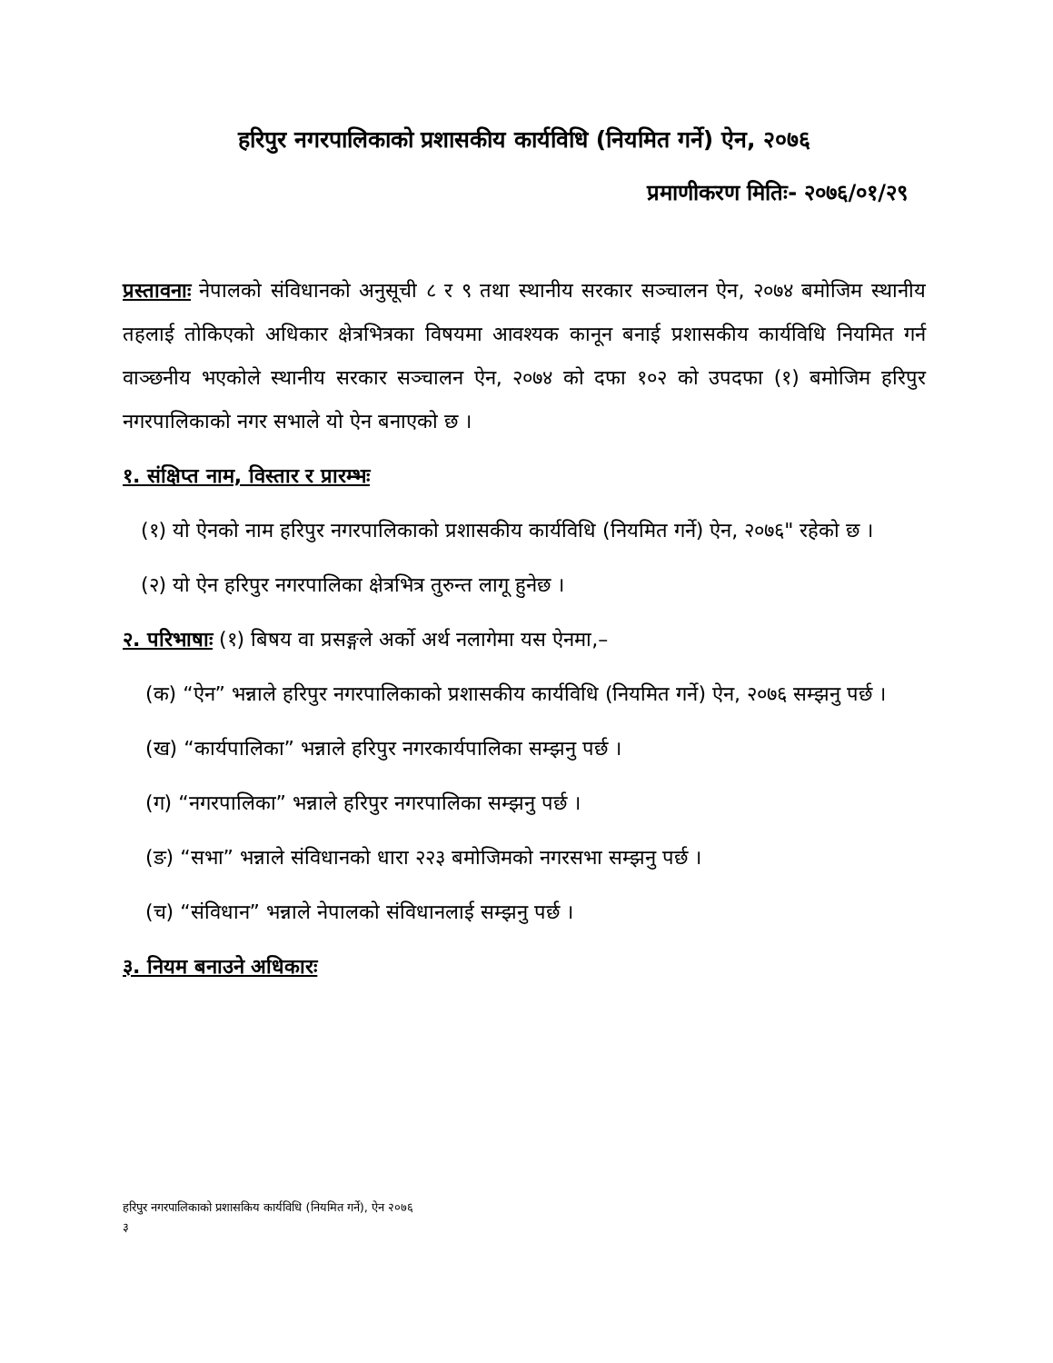हरिपुर नगरपालिकाको प्रशासकीय कार्यविधि (नियमित गर्ने) ऐन, २०७६
प्रमाणीकरण मितिः- २०७६/०१/२९
प्रस्तावनाः नेपालको संविधानको अनुसूची ८ र ९ तथा स्थानीय सरकार सञ्चालन ऐन, २०७४ बमोजिम स्थानीय तहलाई तोकिएको अधिकार क्षेत्रभित्रका विषयमा आवश्यक कानून बनाई प्रशासकीय कार्यविधि नियमित गर्न वाञ्छनीय भएकोले स्थानीय सरकार सञ्चालन ऐन, २०७४ को दफा १०२ को उपदफा (१) बमोजिम हरिपुर नगरपालिकाको नगर सभाले यो ऐन बनाएको छ ।
१. संक्षिप्त नाम, विस्तार र प्रारम्भः
(१) यो ऐनको नाम हरिपुर नगरपालिकाको प्रशासकीय कार्यविधि (नियमित गर्ने) ऐन, २०७६" रहेको छ ।
(२) यो ऐन हरिपुर नगरपालिका क्षेत्रभित्र तुरुन्त लागू हुनेछ ।
२. परिभाषाः (१) बिषय वा प्रसङ्गले अर्को अर्थ नलागेमा यस ऐनमा,–
(क) “ऐन” भन्नाले हरिपुर नगरपालिकाको प्रशासकीय कार्यविधि (नियमित गर्ने) ऐन, २०७६ सम्झनु पर्छ ।
(ख) “कार्यपालिका” भन्नाले हरिपुर नगरकार्यपालिका सम्झनु पर्छ ।
(ग) “नगरपालिका” भन्नाले हरिपुर नगरपालिका सम्झनु पर्छ ।
(ङ) “सभा” भन्नाले संविधानको धारा २२३ बमोजिमको नगरसभा सम्झनु पर्छ ।
(च) “संविधान” भन्नाले नेपालको संविधानलाई सम्झनु पर्छ ।
३. नियम बनाउने अधिकारः
हरिपुर नगरपालिकाको प्रशासकिय कार्यविधि (नियमित गर्ने), ऐन २०७६
३